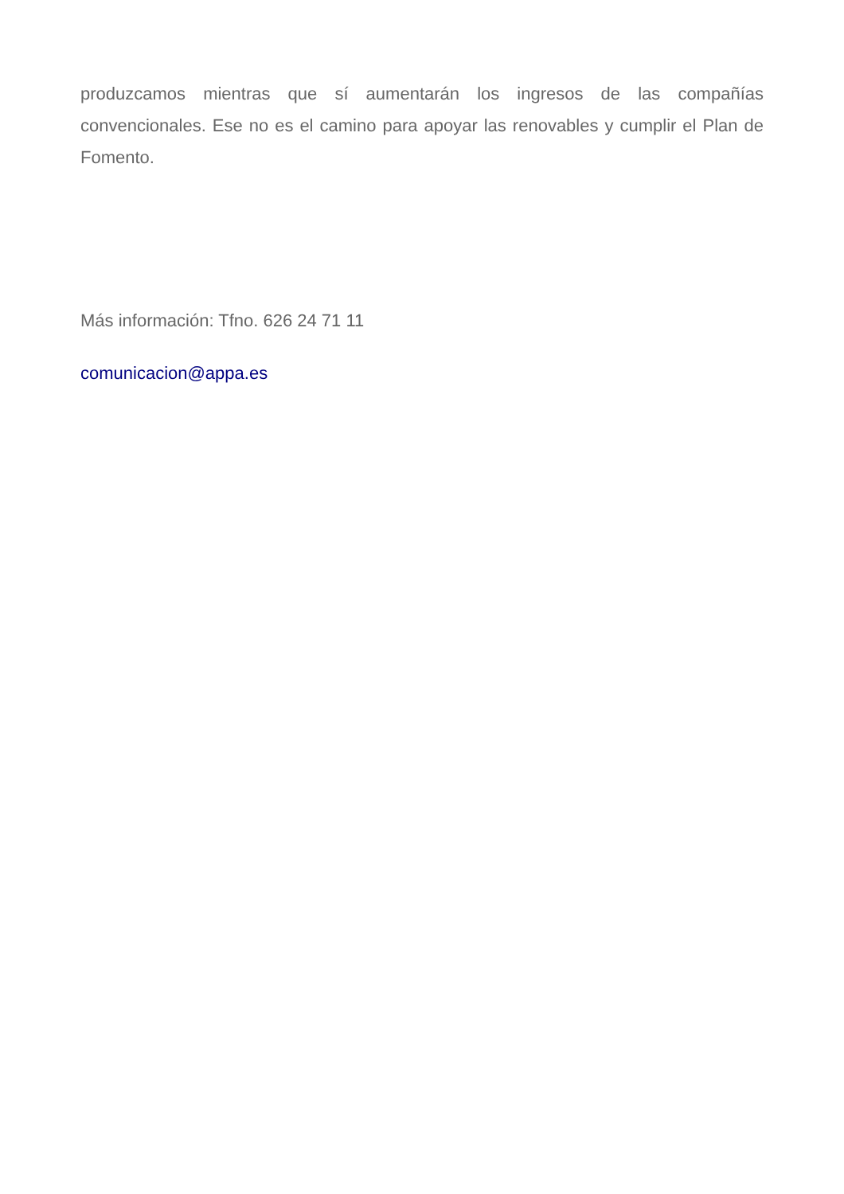produzcamos mientras que sí aumentarán los ingresos de las compañías convencionales. Ese no es el camino para apoyar las renovables y cumplir el Plan de Fomento.
Más información: Tfno. 626 24 71 11
comunicacion@appa.es